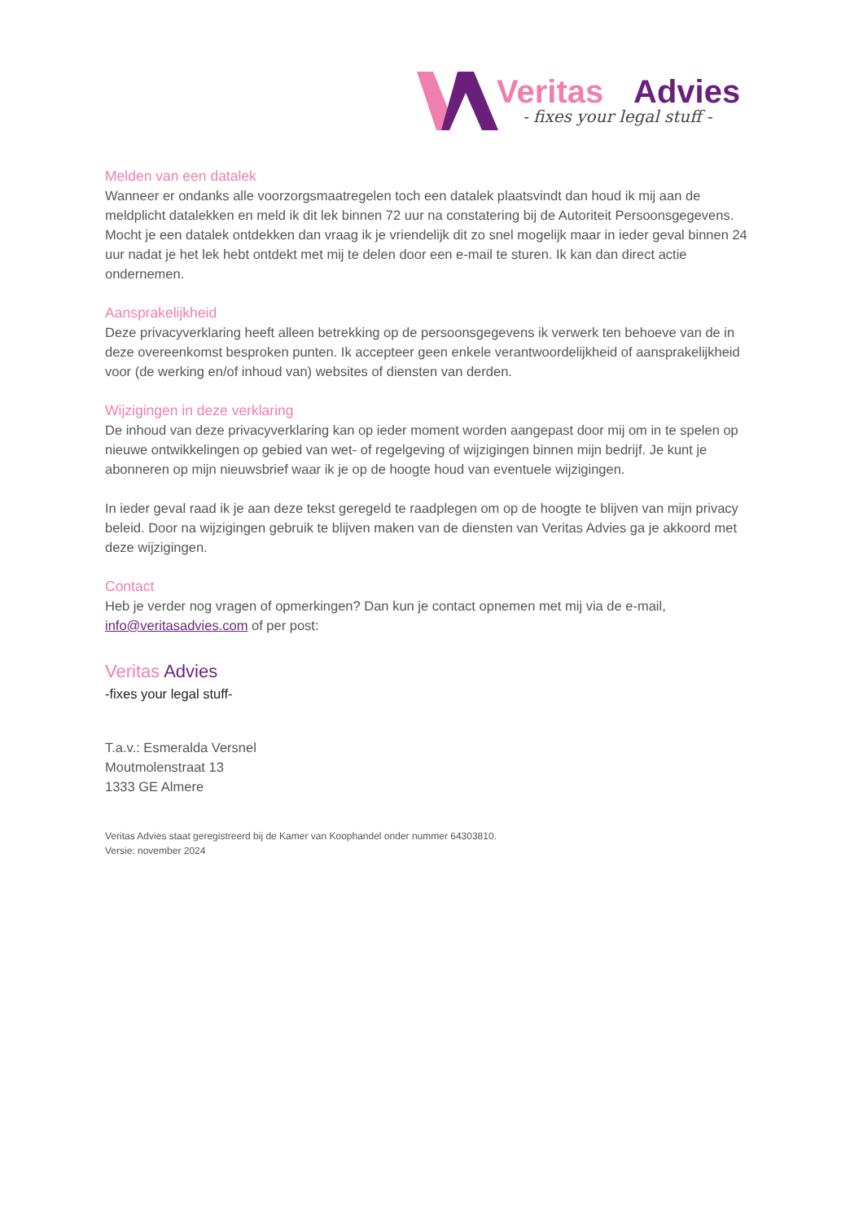Veritas
Advies
- fixes your legal stuff -
Melden van een datalek
Wanneer er ondanks alle voorzorgsmaatregelen toch een datalek plaatsvindt dan houd ik mij aan de meldplicht datalekken en meld ik dit lek binnen 72 uur na constatering bij de Autoriteit Persoonsgegevens. Mocht je een datalek ontdekken dan vraag ik je vriendelijk dit zo snel mogelijk maar in ieder geval binnen 24 uur nadat je het lek hebt ontdekt met mij te delen door een e-mail te sturen. Ik kan dan direct actie ondernemen.
Aansprakelijkheid
Deze privacyverklaring heeft alleen betrekking op de persoonsgegevens ik verwerk ten behoeve van de in deze overeenkomst besproken punten. Ik accepteer geen enkele verantwoordelijkheid of aansprakelijkheid voor (de werking en/of inhoud van) websites of diensten van derden.
Wijzigingen in deze verklaring
De inhoud van deze privacyverklaring kan op ieder moment worden aangepast door mij om in te spelen op nieuwe ontwikkelingen op gebied van wet- of regelgeving of wijzigingen binnen mijn bedrijf. Je kunt je abonneren op mijn nieuwsbrief waar ik je op de hoogte houd van eventuele wijzigingen.
In ieder geval raad ik je aan deze tekst geregeld te raadplegen om op de hoogte te blijven van mijn privacy beleid. Door na wijzigingen gebruik te blijven maken van de diensten van Veritas Advies ga je akkoord met deze wijzigingen.
Contact
Heb je verder nog vragen of opmerkingen? Dan kun je contact opnemen met mij via de e-mail, info@veritasadvies.com of per post:
Veritas Advies
-fixes your legal stuff-
T.a.v.: Esmeralda Versnel
Moutmolenstraat 13
1333 GE Almere
Veritas Advies staat geregistreerd bij de Kamer van Koophandel onder nummer 64303810.
Versie: november 2024